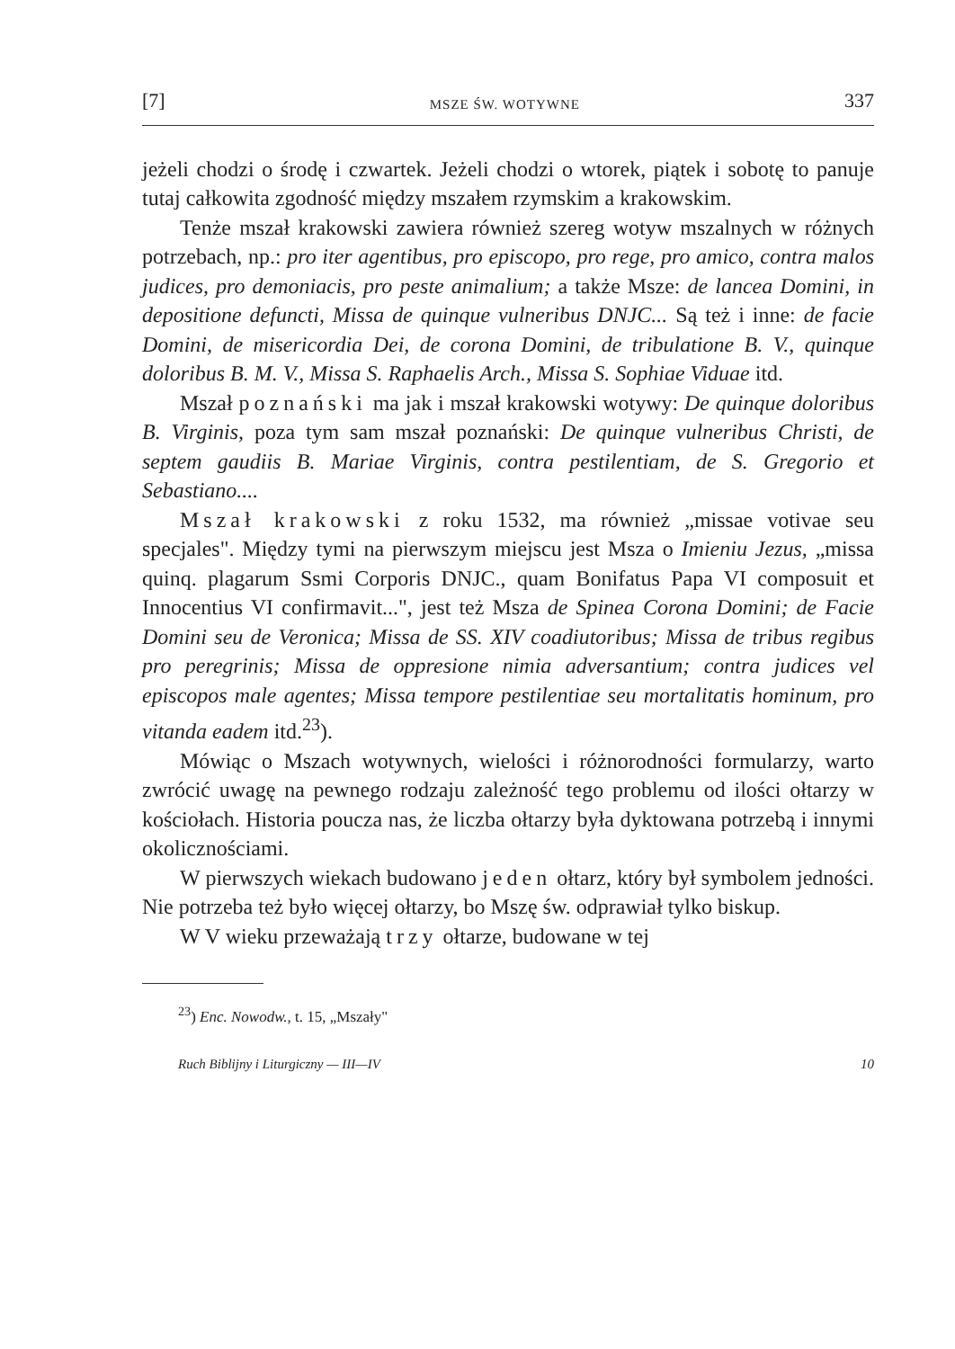[7] MSZE ŚW. WOTYWNE 337
jeżeli chodzi o środę i czwartek. Jeżeli chodzi o wtorek, piątek i sobotę to panuje tutaj całkowita zgodność między mszałem rzymskim a krakowskim.
Tenże mszał krakowski zawiera również szereg wotyw mszalnych w różnych potrzebach, np.: pro iter agentibus, pro episcopo, pro rege, pro amico, contra malos judices, pro demoniacis, pro peste animalium; a także Msze: de lancea Domini, in depositione defuncti, Missa de quinque vulneribus DNJC... Są też i inne: de facie Domini, de misericordia Dei, de corona Domini, de tribulatione B. V., quinque doloribus B. M. V., Missa S. Raphaelis Arch., Missa S. Sophiae Viduae itd.
Mszał poznański ma jak i mszał krakowski wotywy: De quinque doloribus B. Virginis, poza tym sam mszał poznański: De quinque vulneribus Christi, de septem gaudiis B. Mariae Virginis, contra pestilentiam, de S. Gregorio et Sebastiano....
Mszał krakowski z roku 1532, ma również „missae votivae seu specjales". Między tymi na pierwszym miejscu jest Msza o Imieniu Jezus, „missa quinq. plagarum Ssmi Corporis DNJC., quam Bonifatus Papa VI composuit et Innocentius VI confirmavit...", jest też Msza de Spinea Corona Domini; de Facie Domini seu de Veronica; Missa de SS. XIV coadiutoribus; Missa de tribus regibus pro peregrinis; Missa de oppresione nimia adversantium; contra judices vel episcopos male agentes; Missa tempore pestilentiae seu mortalitatis hominum, pro vitanda eadem itd.<sup>23</sup>).
Mówiąc o Mszach wotywnych, wielości i różnorodności formularzy, warto zwrócić uwagę na pewnego rodzaju zależność tego problemu od ilości ołtarzy w kościołach. Historia poucza nas, że liczba ołtarzy była dyktowana potrzebą i innymi okolicznościami.
W pierwszych wiekach budowano jeden ołtarz, który był symbolem jedności. Nie potrzeba też było więcej ołtarzy, bo Mszę św. odprawiał tylko biskup.
W V wieku przeważają trzy ołtarze, budowane w tej
<sup>23</sup>) Enc. Nowodw., t. 15, „Mszały"
Ruch Biblijny i Liturgiczny — III—IV 10